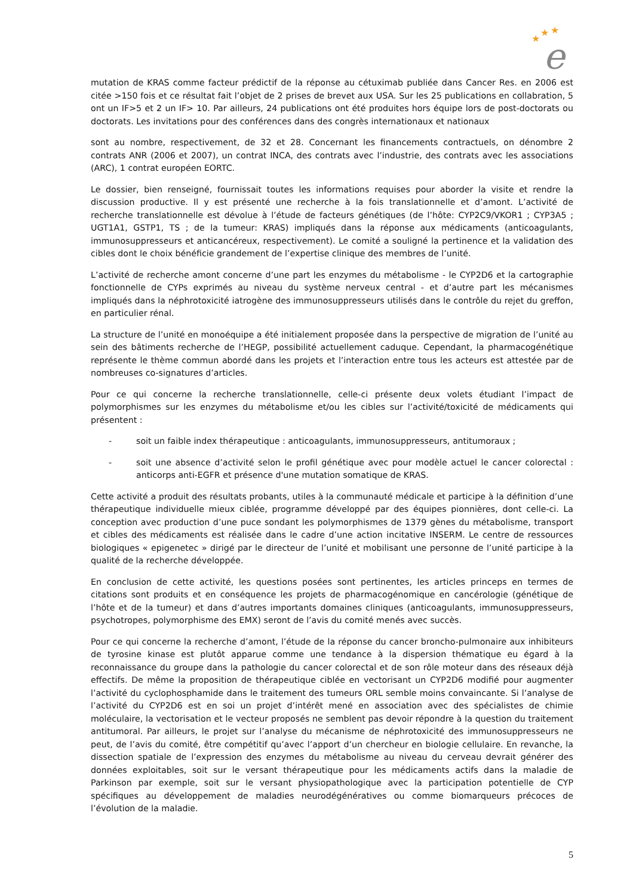★
★
★
e
mutation de KRAS comme facteur prédictif de la réponse au cétuximab publiée dans Cancer Res. en 2006 est citée >150 fois et ce résultat fait l’objet de 2 prises de brevet aux USA. Sur les 25 publications en collabration, 5 ont un IF>5 et 2 un IF> 10. Par ailleurs, 24 publications ont été produites hors équipe lors de post-doctorats ou doctorats. Les invitations pour des conférences dans des congrès internationaux et nationaux
sont au nombre, respectivement, de 32 et 28. Concernant les financements contractuels, on dénombre 2 contrats ANR (2006 et 2007), un contrat INCA, des contrats avec l’industrie, des contrats avec les associations (ARC), 1 contrat européen EORTC.
Le dossier, bien renseigné, fournissait toutes les informations requises pour aborder la visite et rendre la discussion productive. Il y est présenté une recherche à la fois translationnelle et d’amont. L’activité de recherche translationnelle est dévolue à l’étude de facteurs génétiques (de l’hôte: CYP2C9/VKOR1 ; CYP3A5 ; UGT1A1, GSTP1, TS ; de la tumeur: KRAS) impliqués dans la réponse aux médicaments (anticoagulants, immunosuppresseurs et anticancéreux, respectivement). Le comité a souligné la pertinence et la validation des cibles dont le choix bénéficie grandement de l’expertise clinique des membres de l’unité.
L’activité de recherche amont concerne d’une part les enzymes du métabolisme - le CYP2D6 et la cartographie fonctionnelle de CYPs exprimés au niveau du système nerveux central - et d’autre part les mécanismes impliqués dans la néphrotoxicité iatrogène des immunosuppresseurs utilisés dans le contrôle du rejet du greffon, en particulier rénal.
La structure de l’unité en monoéquipe a été initialement proposée dans la perspective de migration de l’unité au sein des bâtiments recherche de l’HEGP, possibilité actuellement caduque. Cependant, la pharmacogénétique représente le thème commun abordé dans les projets et l’interaction entre tous les acteurs est attestée par de nombreuses co-signatures d’articles.
Pour ce qui concerne la recherche translationnelle, celle-ci présente deux volets étudiant l’impact de polymorphismes sur les enzymes du métabolisme et/ou les cibles sur l’activité/toxicité de médicaments qui présentent :
- soit un faible index thérapeutique : anticoagulants, immunosuppresseurs, antitumoraux ;
- soit une absence d’activité selon le profil génétique avec pour modèle actuel le cancer colorectal : anticorps anti-EGFR et présence d'une mutation somatique de KRAS.
Cette activité a produit des résultats probants, utiles à la communauté médicale et participe à la définition d’une thérapeutique individuelle mieux ciblée, programme développé par des équipes pionnières, dont celle-ci. La conception avec production d’une puce sondant les polymorphismes de 1379 gènes du métabolisme, transport et cibles des médicaments est réalisée dans le cadre d’une action incitative INSERM. Le centre de ressources biologiques « epigenetec » dirigé par le directeur de l’unité et mobilisant une personne de l’unité participe à la qualité de la recherche développée.
En conclusion de cette activité, les questions posées sont pertinentes, les articles princeps en termes de citations sont produits et en conséquence les projets de pharmacogénomique en cancérologie (génétique de l’hôte et de la tumeur) et dans d’autres importants domaines cliniques (anticoagulants, immunosuppresseurs, psychotropes, polymorphisme des EMX) seront de l’avis du comité menés avec succès.
Pour ce qui concerne la recherche d’amont, l’étude de la réponse du cancer broncho-pulmonaire aux inhibiteurs de tyrosine kinase est plutôt apparue comme une tendance à la dispersion thématique eu égard à la reconnaissance du groupe dans la pathologie du cancer colorectal et de son rôle moteur dans des réseaux déjà effectifs. De même la proposition de thérapeutique ciblée en vectorisant un CYP2D6 modifié pour augmenter l’activité du cyclophosphamide dans le traitement des tumeurs ORL semble moins convaincante. Si l’analyse de l’activité du CYP2D6 est en soi un projet d’intérêt mené en association avec des spécialistes de chimie moléculaire, la vectorisation et le vecteur proposés ne semblent pas devoir répondre à la question du traitement antitumoral. Par ailleurs, le projet sur l’analyse du mécanisme de néphrotoxicité des immunosuppresseurs ne peut, de l’avis du comité, être compétitif qu’avec l’apport d’un chercheur en biologie cellulaire. En revanche, la dissection spatiale de l’expression des enzymes du métabolisme au niveau du cerveau devrait générer des données exploitables, soit sur le versant thérapeutique pour les médicaments actifs dans la maladie de Parkinson par exemple, soit sur le versant physiopathologique avec la participation potentielle de CYP spécifiques au développement de maladies neurodégénératives ou comme biomarqueurs précoces de l’évolution de la maladie.
5